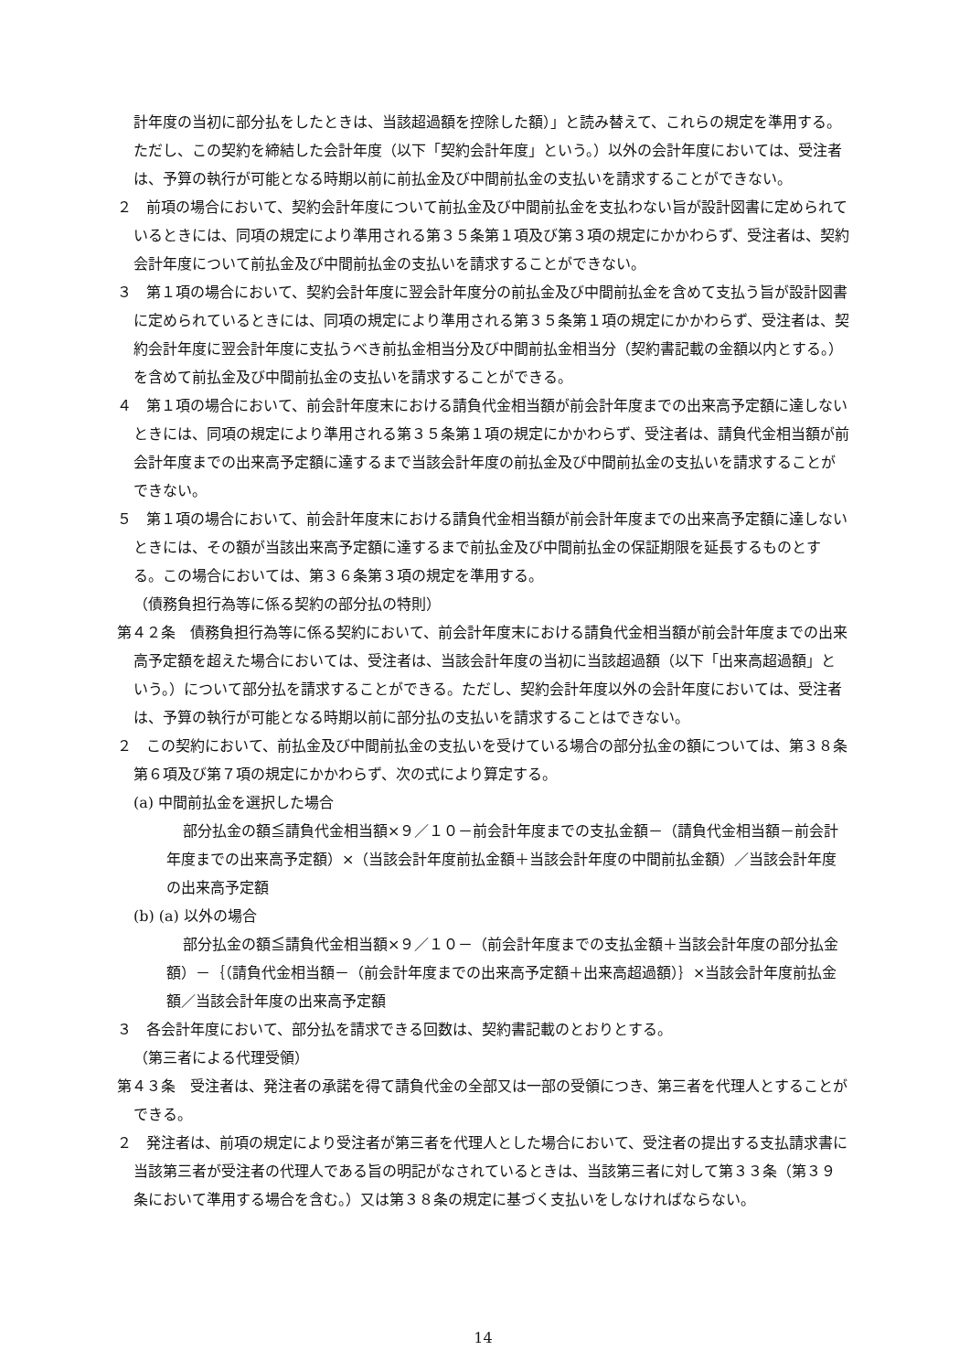計年度の当初に部分払をしたときは、当該超過額を控除した額）」と読み替えて、これらの規定を準用する。ただし、この契約を締結した会計年度（以下「契約会計年度」という。）以外の会計年度においては、受注者は、予算の執行が可能となる時期以前に前払金及び中間前払金の支払いを請求することができない。
２　前項の場合において、契約会計年度について前払金及び中間前払金を支払わない旨が設計図書に定められているときには、同項の規定により準用される第３５条第１項及び第３項の規定にかかわらず、受注者は、契約会計年度について前払金及び中間前払金の支払いを請求することができない。
３　第１項の場合において、契約会計年度に翌会計年度分の前払金及び中間前払金を含めて支払う旨が設計図書に定められているときには、同項の規定により準用される第３５条第１項の規定にかかわらず、受注者は、契約会計年度に翌会計年度に支払うべき前払金相当分及び中間前払金相当分（契約書記載の金額以内とする。）を含めて前払金及び中間前払金の支払いを請求することができる。
４　第１項の場合において、前会計年度末における請負代金相当額が前会計年度までの出来高予定額に達しないときには、同項の規定により準用される第３５条第１項の規定にかかわらず、受注者は、請負代金相当額が前会計年度までの出来高予定額に達するまで当該会計年度の前払金及び中間前払金の支払いを請求することができない。
５　第１項の場合において、前会計年度末における請負代金相当額が前会計年度までの出来高予定額に達しないときには、その額が当該出来高予定額に達するまで前払金及び中間前払金の保証期限を延長するものとする。この場合においては、第３６条第３項の規定を準用する。
（債務負担行為等に係る契約の部分払の特則）
第４２条　債務負担行為等に係る契約において、前会計年度末における請負代金相当額が前会計年度までの出来高予定額を超えた場合においては、受注者は、当該会計年度の当初に当該超過額（以下「出来高超過額」という。）について部分払を請求することができる。ただし、契約会計年度以外の会計年度においては、受注者は、予算の執行が可能となる時期以前に部分払の支払いを請求することはできない。
２　この契約において、前払金及び中間前払金の支払いを受けている場合の部分払金の額については、第３８条第６項及び第７項の規定にかかわらず、次の式により算定する。
(a) 中間前払金を選択した場合
部分払金の額≦請負代金相当額×９／１０－前会計年度までの支払金額－（請負代金相当額－前会計年度までの出来高予定額）×（当該会計年度前払金額＋当該会計年度の中間前払金額）／当該会計年度の出来高予定額
(b) (a) 以外の場合
部分払金の額≦請負代金相当額×９／１０－（前会計年度までの支払金額＋当該会計年度の部分払金額）－｛（請負代金相当額－（前会計年度までの出来高予定額＋出来高超過額）｝×当該会計年度前払金額／当該会計年度の出来高予定額
３　各会計年度において、部分払を請求できる回数は、契約書記載のとおりとする。
（第三者による代理受領）
第４３条　受注者は、発注者の承諾を得て請負代金の全部又は一部の受領につき、第三者を代理人とすることができる。
２　発注者は、前項の規定により受注者が第三者を代理人とした場合において、受注者の提出する支払請求書に当該第三者が受注者の代理人である旨の明記がなされているときは、当該第三者に対して第３３条（第３９条において準用する場合を含む。）又は第３８条の規定に基づく支払いをしなければならない。
14